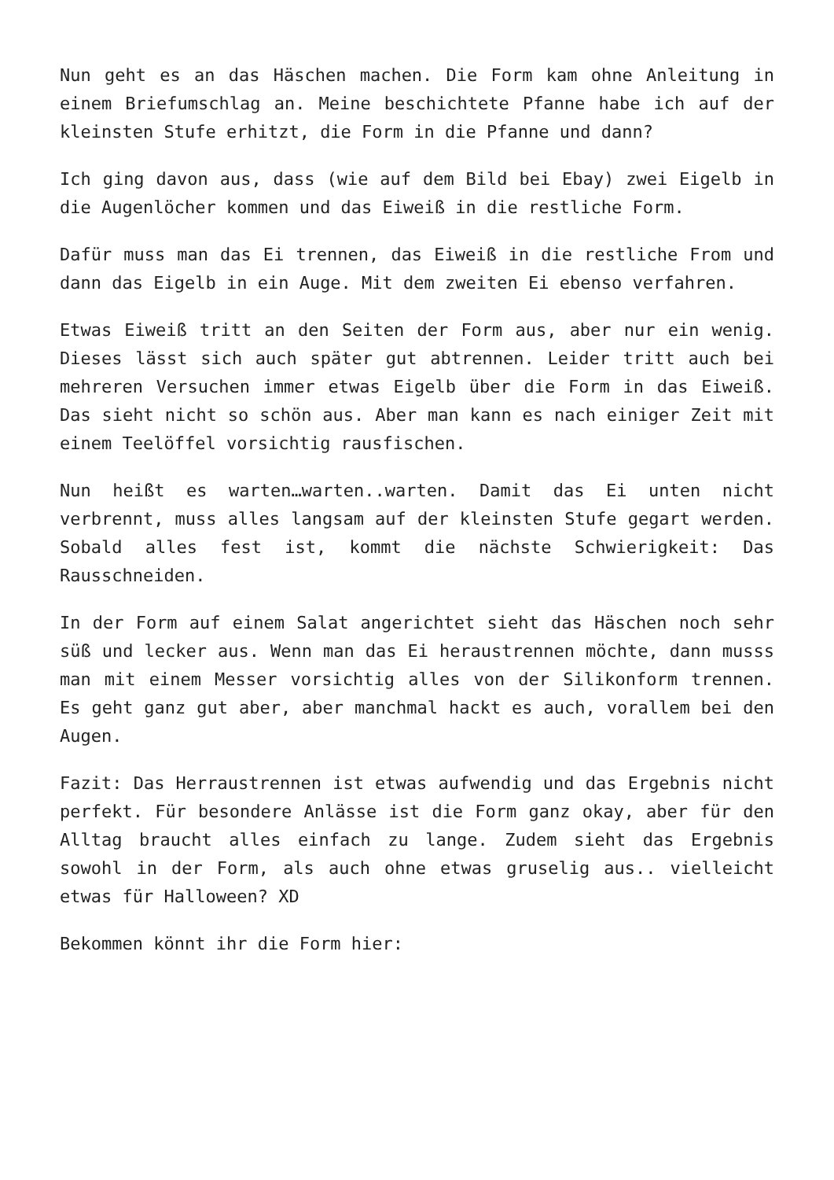Nun geht es an das Häschen machen. Die Form kam ohne Anleitung in einem Briefumschlag an. Meine beschichtete Pfanne habe ich auf der kleinsten Stufe erhitzt, die Form in die Pfanne und dann?
Ich ging davon aus, dass (wie auf dem Bild bei Ebay) zwei Eigelb in die Augenlöcher kommen und das Eiweiß in die restliche Form.
Dafür muss man das Ei trennen, das Eiweiß in die restliche From und dann das Eigelb in ein Auge. Mit dem zweiten Ei ebenso verfahren.
Etwas Eiweiß tritt an den Seiten der Form aus, aber nur ein wenig. Dieses lässt sich auch später gut abtrennen. Leider tritt auch bei mehreren Versuchen immer etwas Eigelb über die Form in das Eiweiß. Das sieht nicht so schön aus. Aber man kann es nach einiger Zeit mit einem Teelöffel vorsichtig rausfischen.
Nun heißt es warten…warten..warten. Damit das Ei unten nicht verbrennt, muss alles langsam auf der kleinsten Stufe gegart werden. Sobald alles fest ist, kommt die nächste Schwierigkeit: Das Rausschneiden.
In der Form auf einem Salat angerichtet sieht das Häschen noch sehr süß und lecker aus. Wenn man das Ei heraustrennen möchte, dann musss man mit einem Messer vorsichtig alles von der Silikonform trennen. Es geht ganz gut aber, aber manchmal hackt es auch, vorallem bei den Augen.
Fazit: Das Herraustrennen ist etwas aufwendig und das Ergebnis nicht perfekt. Für besondere Anlässe ist die Form ganz okay, aber für den Alltag braucht alles einfach zu lange. Zudem sieht das Ergebnis sowohl in der Form, als auch ohne etwas gruselig aus.. vielleicht etwas für Halloween? XD
Bekommen könnt ihr die Form hier: